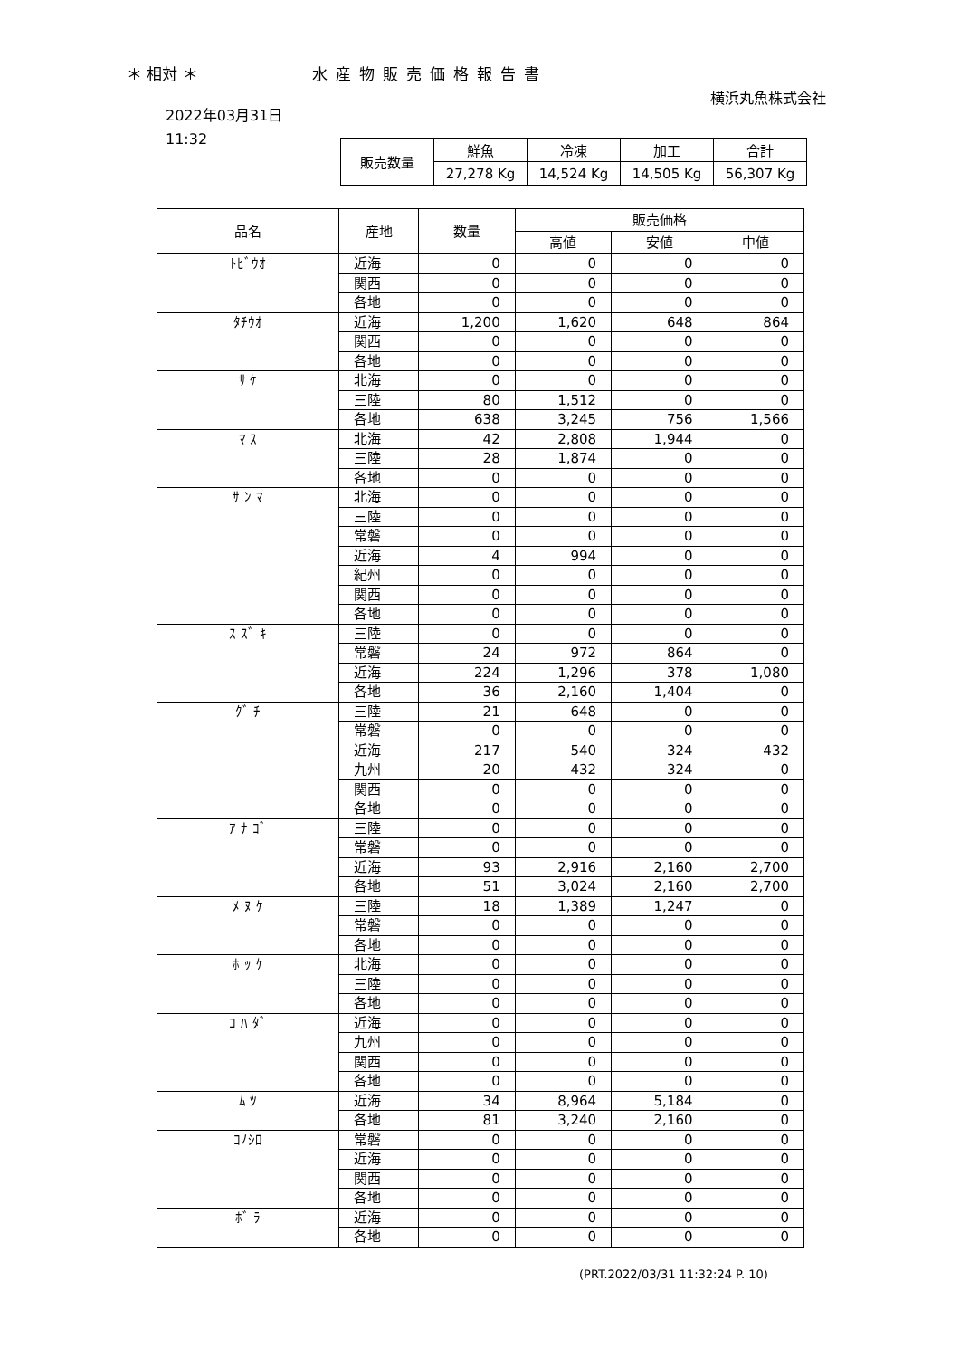＊ 相対 ＊ 水産物販売価格報告書
横浜丸魚株式会社
2022年03月31日
11:32
| 販売数量 | 鮮魚 | 冷凍 | 加工 | 合計 |
| | 27,278 Kg | 14,524 Kg | 14,505 Kg | 56,307 Kg |
| 品名 | 産地 | 数量 | 販売価格 | | |
| --- | --- | --- | --- | --- | --- |
| | | | 高値 | 安値 | 中値 |
| ﾄﾋﾞｳｵ | 近海 | 0 | 0 | 0 | 0 |
| | 関西 | 0 | 0 | 0 | 0 |
| | 各地 | 0 | 0 | 0 | 0 |
| ﾀﾁｳｵ | 近海 | 1,200 | 1,620 | 648 | 864 |
| | 関西 | 0 | 0 | 0 | 0 |
| | 各地 | 0 | 0 | 0 | 0 |
| ｻ ｹ | 北海 | 0 | 0 | 0 | 0 |
| | 三陸 | 80 | 1,512 | 0 | 0 |
| | 各地 | 638 | 3,245 | 756 | 1,566 |
| ﾏ ｽ | 北海 | 42 | 2,808 | 1,944 | 0 |
| | 三陸 | 28 | 1,874 | 0 | 0 |
| | 各地 | 0 | 0 | 0 | 0 |
| ｻ ﾝ ﾏ | 北海 | 0 | 0 | 0 | 0 |
| | 三陸 | 0 | 0 | 0 | 0 |
| | 常磐 | 0 | 0 | 0 | 0 |
| | 近海 | 4 | 994 | 0 | 0 |
| | 紀州 | 0 | 0 | 0 | 0 |
| | 関西 | 0 | 0 | 0 | 0 |
| | 各地 | 0 | 0 | 0 | 0 |
| ｽ ｽﾞ ｷ | 三陸 | 0 | 0 | 0 | 0 |
| | 常磐 | 24 | 972 | 864 | 0 |
| | 近海 | 224 | 1,296 | 378 | 1,080 |
| | 各地 | 36 | 2,160 | 1,404 | 0 |
| ｸﾞ ﾁ | 三陸 | 21 | 648 | 0 | 0 |
| | 常磐 | 0 | 0 | 0 | 0 |
| | 近海 | 217 | 540 | 324 | 432 |
| | 九州 | 20 | 432 | 324 | 0 |
| | 関西 | 0 | 0 | 0 | 0 |
| | 各地 | 0 | 0 | 0 | 0 |
| ｱ ﾅ ｺﾞ | 三陸 | 0 | 0 | 0 | 0 |
| | 常磐 | 0 | 0 | 0 | 0 |
| | 近海 | 93 | 2,916 | 2,160 | 2,700 |
| | 各地 | 51 | 3,024 | 2,160 | 2,700 |
| ﾒ ﾇ ｹ | 三陸 | 18 | 1,389 | 1,247 | 0 |
| | 常磐 | 0 | 0 | 0 | 0 |
| | 各地 | 0 | 0 | 0 | 0 |
| ﾎ ｯ ｹ | 北海 | 0 | 0 | 0 | 0 |
| | 三陸 | 0 | 0 | 0 | 0 |
| | 各地 | 0 | 0 | 0 | 0 |
| ｺ ﾊ ﾀﾞ | 近海 | 0 | 0 | 0 | 0 |
| | 九州 | 0 | 0 | 0 | 0 |
| | 関西 | 0 | 0 | 0 | 0 |
| | 各地 | 0 | 0 | 0 | 0 |
| ﾑ ﾂ | 近海 | 34 | 8,964 | 5,184 | 0 |
| | 各地 | 81 | 3,240 | 2,160 | 0 |
| ｺﾉｼﾛ | 常磐 | 0 | 0 | 0 | 0 |
| | 近海 | 0 | 0 | 0 | 0 |
| | 関西 | 0 | 0 | 0 | 0 |
| | 各地 | 0 | 0 | 0 | 0 |
| ﾎﾞ ﾗ | 近海 | 0 | 0 | 0 | 0 |
| | 各地 | 0 | 0 | 0 | 0 |
(PRT.2022/03/31 11:32:24 P. 10)